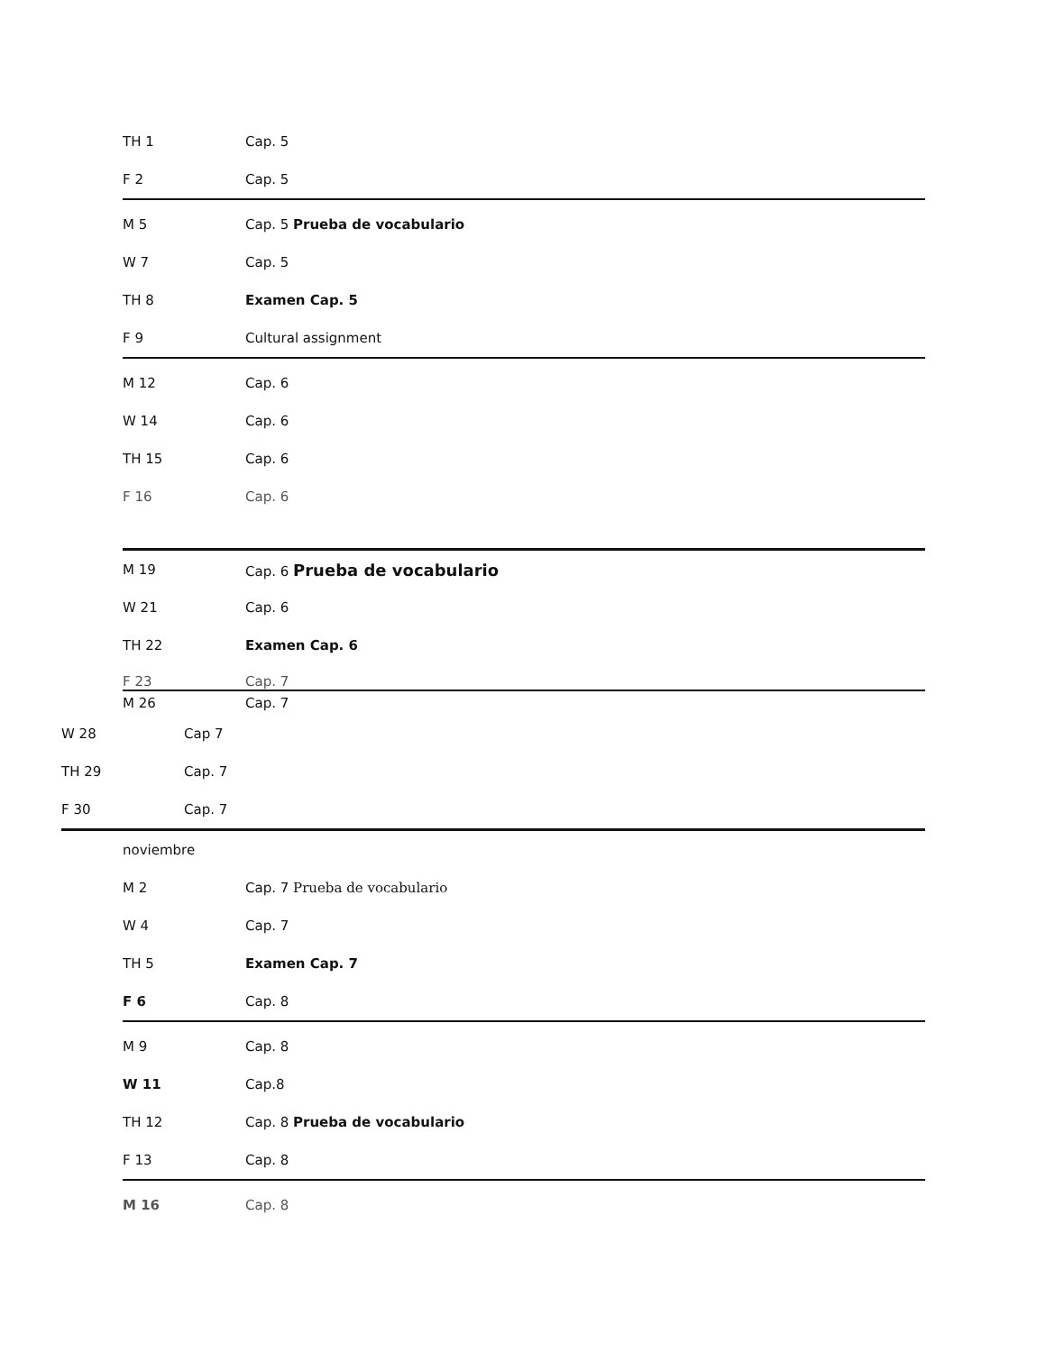TH 1 Cap. 5
F 2 Cap. 5
M 5 Cap. 5 Prueba de vocabulario
W 7 Cap. 5
TH 8 Examen Cap. 5
F 9 Cultural assignment
M 12 Cap. 6
W 14 Cap. 6
TH 15 Cap. 6
F 16 Cap. 6
M 19 Cap. 6 Prueba de vocabulario
W 21 Cap. 6
TH 22 Examen Cap. 6
F 23 Cap. 7
M 26 Cap. 7
W 28 Cap 7
TH 29 Cap. 7
F 30 Cap. 7
noviembre
M 2 Cap. 7 Prueba de vocabulario
W 4 Cap. 7
TH 5 Examen Cap. 7
F 6 Cap. 8
M 9 Cap. 8
W 11 Cap.8
TH 12 Cap. 8 Prueba de vocabulario
F 13 Cap. 8
M 16 Cap. 8